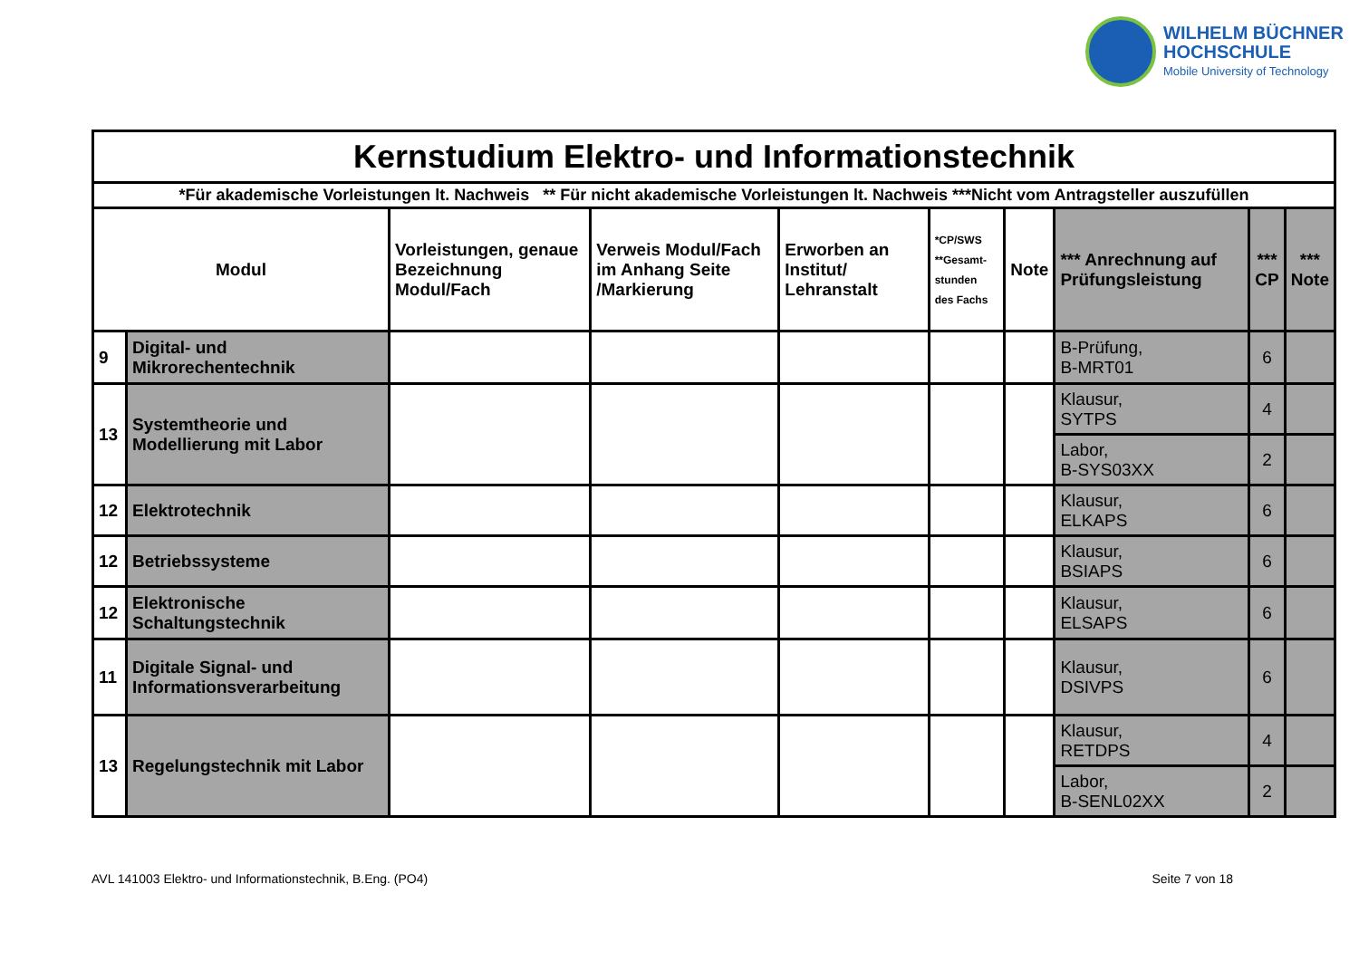WILHELM BÜCHNER
HOCHSCHULE
Mobile University of Technology
| Kernstudium Elektro- und Informationstechnik | | | | | | | | | |
| --- | --- | --- | --- | --- | --- | --- | --- | --- | --- |
| *Für akademische Vorleistungen lt. Nachweis ** Für nicht akademische Vorleistungen lt. Nachweis ***Nicht vom Antragsteller auszufüllen | | | | | | | | | |
| Modul | | Vorleistungen, genaue Bezeichnung Modul/Fach | Verweis Modul/Fach im Anhang Seite /Markierung | Erworben an Institut/ Lehranstalt | *CP/SWS **Gesamt- stunden des Fachs | Note | *** Anrechnung auf Prüfungsleistung | *** CP | *** Note |
| 9 | Digital- und Mikrorechentechnik | | | | | | B-Prüfung, B-MRT01 | 6 | |
| 13 | Systemtheorie und Modellierung mit Labor | | | | | | Klausur, SYTPS | 4 | |
| | | | | | | | Labor, B-SYS03XX | 2 | |
| 12 | Elektrotechnik | | | | | | Klausur, ELKAPS | 6 | |
| 12 | Betriebssysteme | | | | | | Klausur, BSIAPS | 6 | |
| 12 | Elektronische Schaltungstechnik | | | | | | Klausur, ELSAPS | 6 | |
| 11 | Digitale Signal- und Informationsverarbeitung | | | | | | Klausur, DSIVPS | 6 | |
| 13 | Regelungstechnik mit Labor | | | | | | Klausur, RETDPS | 4 | |
| | | | | | | | Labor, B-SENL02XX | 2 | |
AVL 141003 Elektro- und Informationstechnik, B.Eng. (PO4) Seite 7 von 18